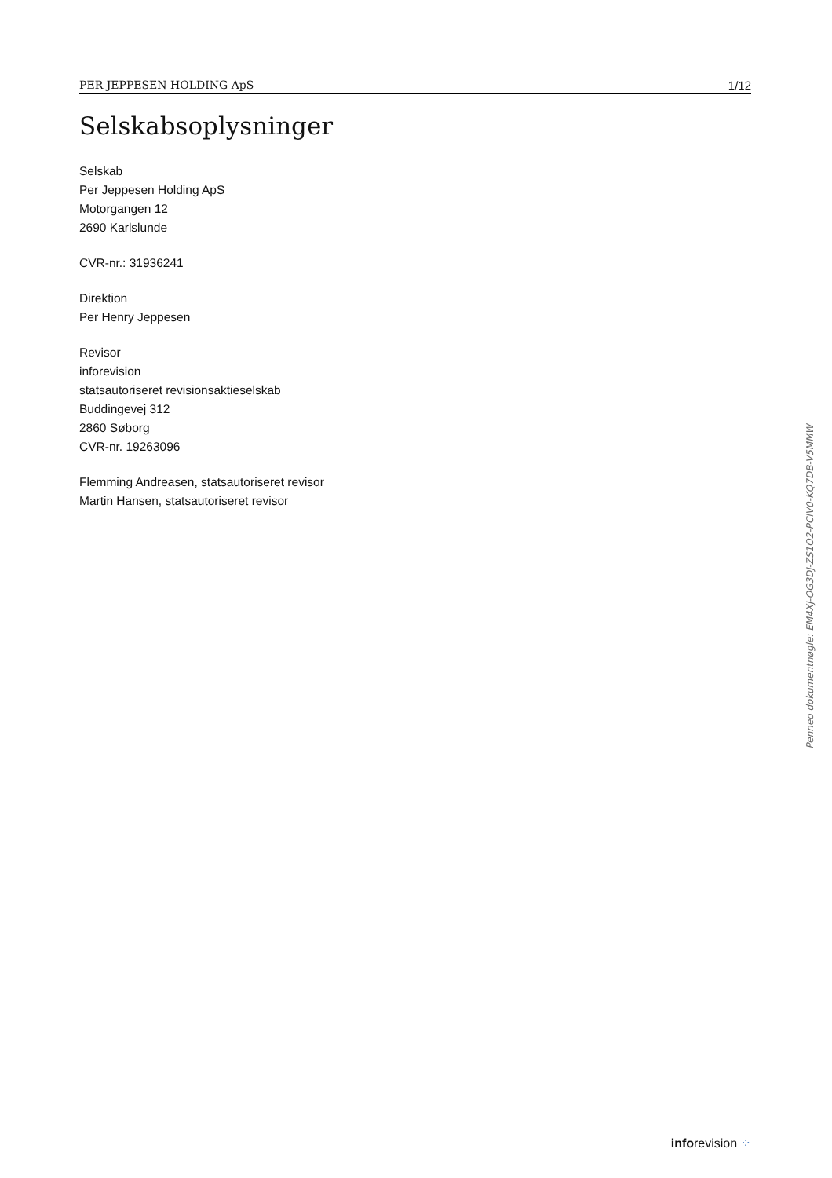PER JEPPESEN HOLDING ApS 1/12
Selskabsoplysninger
Selskab
Per Jeppesen Holding ApS
Motorgangen 12
2690 Karlslunde
CVR-nr.: 31936241
Direktion
Per Henry Jeppesen
Revisor
inforevision
statsautoriseret revisionsaktieselskab
Buddingevej 312
2860 Søborg
CVR-nr. 19263096
Flemming Andreasen, statsautoriseret revisor
Martin Hansen, statsautoriseret revisor
Penneo dokumentnøgle: EM4XJ-OG3DJ-ZS1O2-PCIV0-KQ7DB-V5MMW
inforevision ⁘